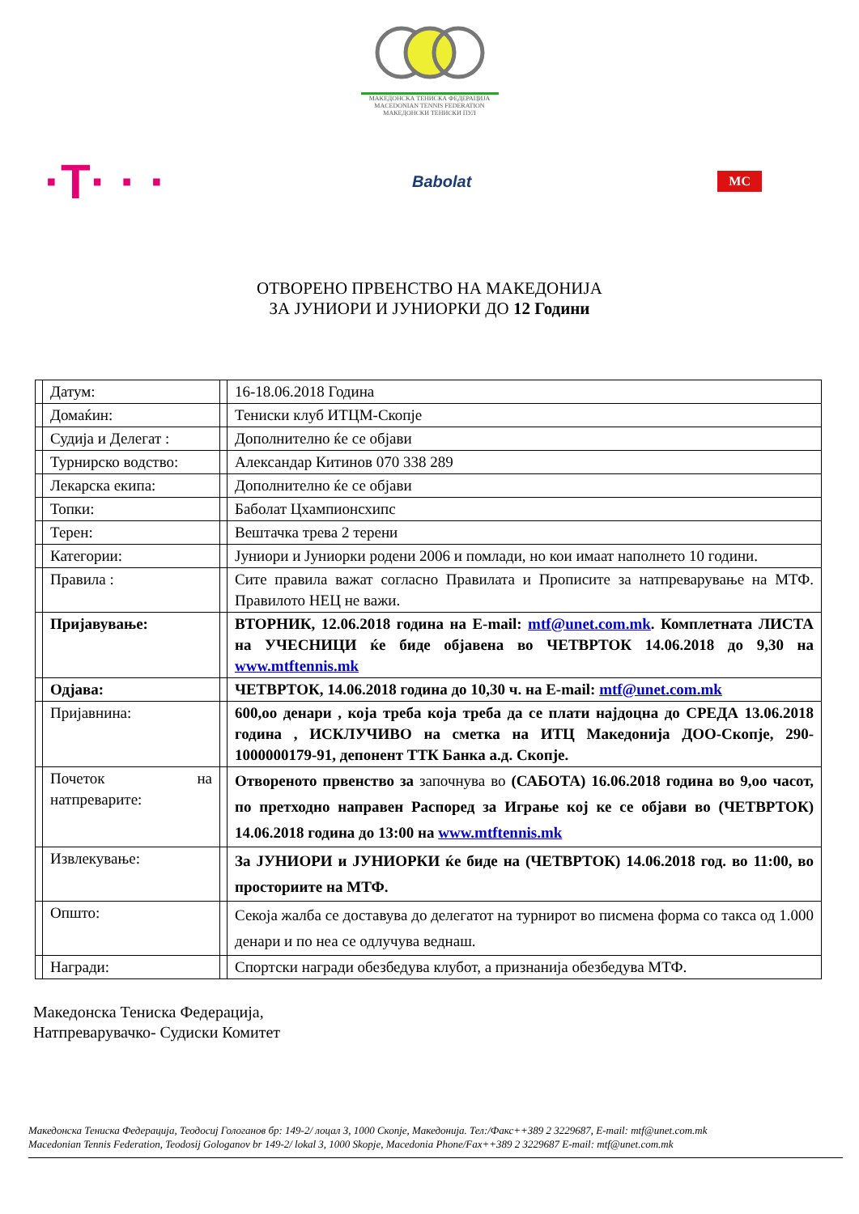МАКЕДОНСКА ТЕНИСКА ФЕДЕРАЦИЈА
MACEDONIAN TENNIS FEDERATION
МАКЕДОНСКИ ТЕНИСКИ ПУЛ
·T· · · Babolat MC
ОТВОРЕНО ПРВЕНСТВО НА МАКЕДОНИЈА
ЗА ЈУНИОРИ И ЈУНИОРКИ ДО 12 Години
| | Датум: | | 16-18.06.2018 Година |
| | Домаќин: | | Тениски клуб ИТЦМ-Скопје |
| | Судија и Делегат : | | Дополнително ќе се објави |
| | Турнирско водство: | | Александар Китинов 070 338 289 |
| | Лекарска екипа: | | Дополнително ќе се објави |
| | Топки: | | Баболат Цхампионсхипс |
| | Терен: | | Вештачка трева 2 терени |
| | Категории: | | Јуниори и Јуниорки родени 2006 и помлади, но кои имаат наполнето 10 години. |
| | Правила : | | Сите правила важат согласно Правилата и Прописите за натпреварување на МТФ. Правилото НЕЦ не важи. |
| | Пријавување: | | ВТОРНИК, 12.06.2018 година на E-mail: mtf@unet.com.mk . Комплетната ЛИСТА на УЧЕСНИЦИ ќе биде објавена во ЧЕТВРТОК 14.06.2018 до 9,30 на www.mtftennis.mk |
| | Одјава: | | ЧЕТВРТОК, 14.06.2018 година до 10,30 ч. на E-mail: mtf@unet.com.mk |
| | Пријавнина: | | 600,оо денари , која треба која треба да се плати најдоцна до СРЕДА 13.06.2018 година , ИСКЛУЧИВО на сметка на ИТЦ Македонија ДОО-Скопје, 290-1000000179-91, депонент ТТК Банка а.д. Скопје. |
| | Почеток на натпреварите: | | Отвореното првенство за започнува во (САБОТА) 16.06.2018 година во 9,оо часот, по претходно направен Распоред за Играње кој ке се објави во (ЧЕТВРТОК) 14.06.2018 година до 13:00 на www.mtftennis.mk |
| | Извлекување: | | За ЈУНИОРИ и ЈУНИОРКИ ќе биде на (ЧЕТВРТОК) 14.06.2018 год. во 11:00, во просториите на МТФ. |
| | Општо: | | Секоја жалба се доставува до делегатот на турнирот во писмена форма со такса од 1.000 денари и по неа се одлучува веднаш. |
| | Награди: | | Спортски награди обезбедува клубот, а признанија обезбедува МТФ. |
Македонска Тениска Федерација,
Натпреварувачко- Судиски Комитет
Македонска Тениска Федерација, Теодосиј Гологанов бр: 149-2/ лоцал 3, 1000 Скопје, Македонија. Тел:/Факс++389 2 3229687, E-mail: mtf@unet.com.mk
Macedonian Tennis Federation, Teodosij Gologanov br 149-2/ lokal 3, 1000 Skopje, Macedonia Phone/Fax++389 2 3229687 E-mail: mtf@unet.com.mk